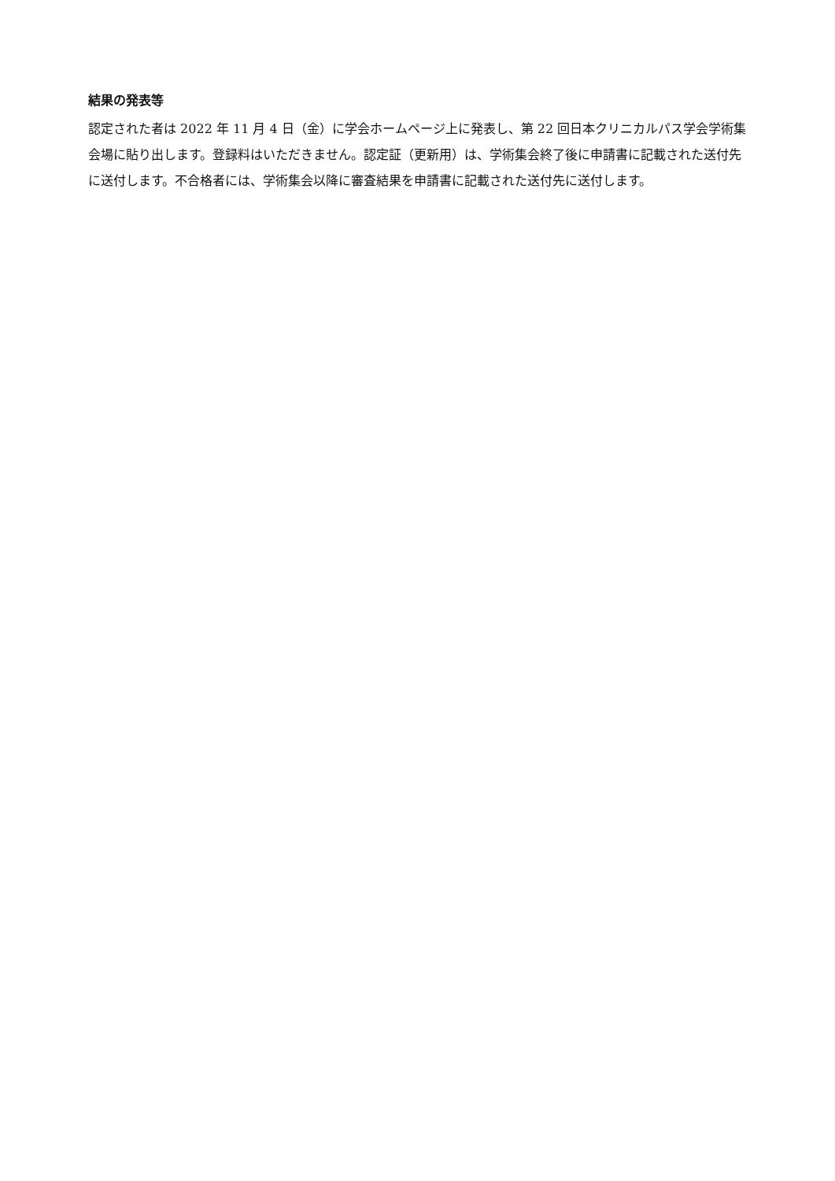結果の発表等
認定された者は 2022 年 11 月 4 日（金）に学会ホームページ上に発表し、第 22 回日本クリニカルパス学会学術集会場に貼り出します。登録料はいただきません。認定証（更新用）は、学術集会終了後に申請書に記載された送付先に送付します。不合格者には、学術集会以降に審査結果を申請書に記載された送付先に送付します。